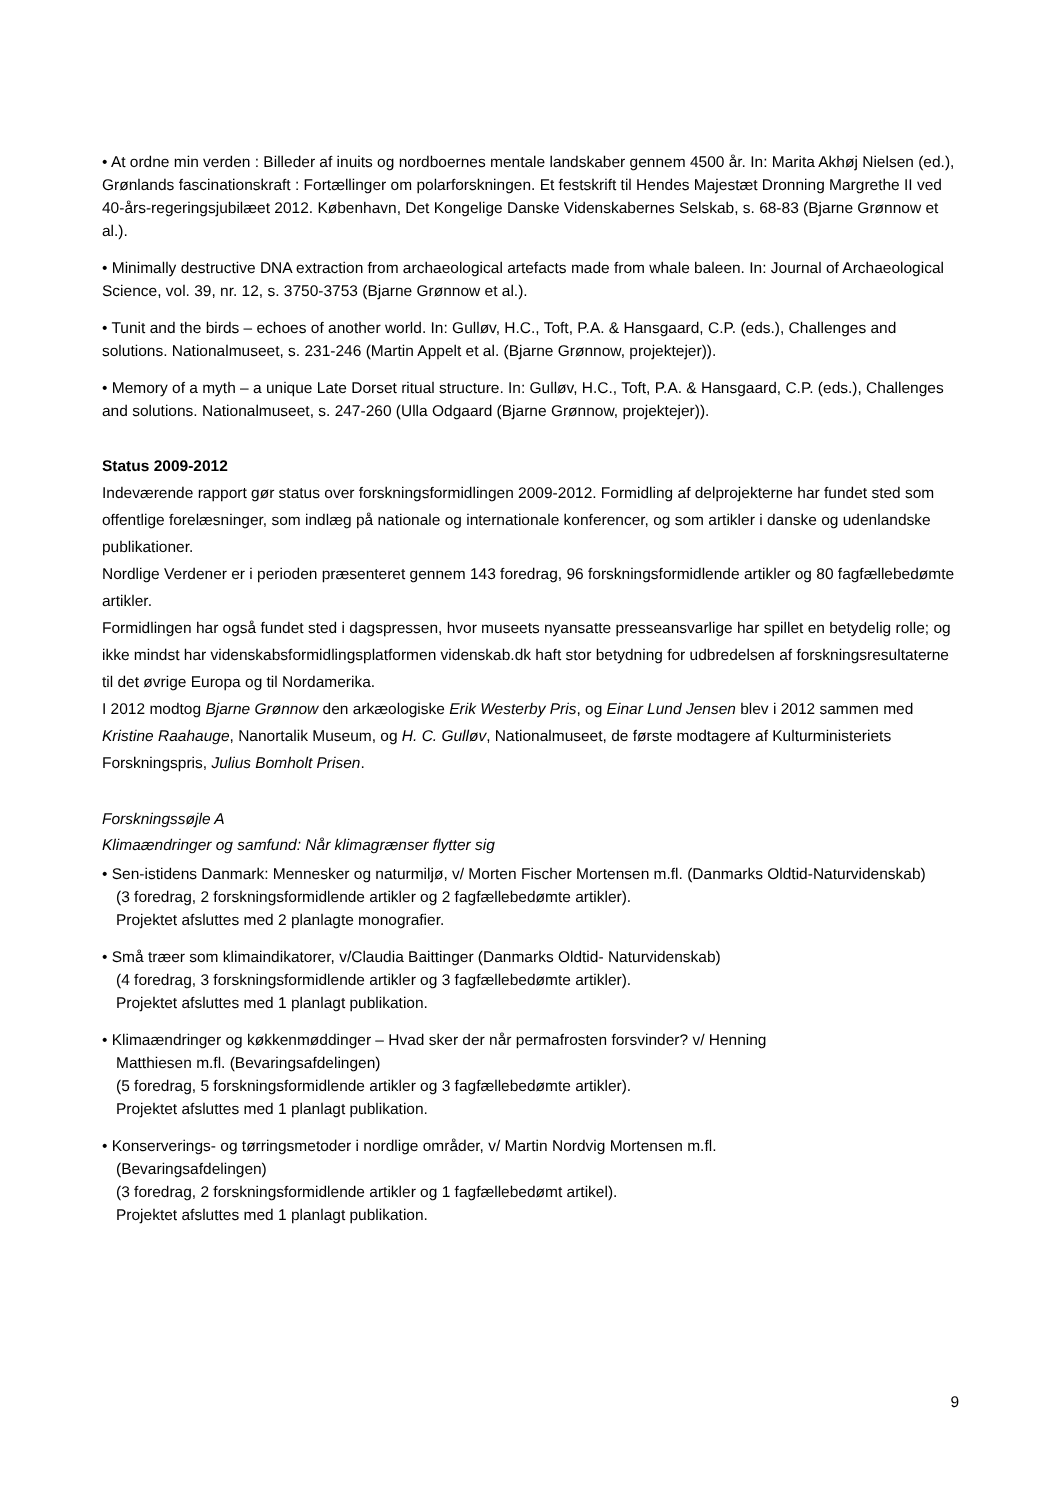• At ordne min verden : Billeder af inuits og nordboernes mentale landskaber gennem 4500 år. In: Marita Akhøj Nielsen (ed.), Grønlands fascinationskraft : Fortællinger om polarforskningen. Et festskrift til Hendes Majestæt Dronning Margrethe II ved 40-års-regeringsjubilæet 2012. København, Det Kongelige Danske Videnskabernes Selskab, s. 68-83 (Bjarne Grønnow et al.).
• Minimally destructive DNA extraction from archaeological artefacts made from whale baleen. In: Journal of Archaeological Science, vol. 39, nr. 12, s. 3750-3753 (Bjarne Grønnow et al.).
• Tunit and the birds – echoes of another world. In: Gulløv, H.C., Toft, P.A. & Hansgaard, C.P. (eds.), Challenges and solutions. Nationalmuseet, s. 231-246 (Martin Appelt et al. (Bjarne Grønnow, projektejer)).
• Memory of a myth – a unique Late Dorset ritual structure. In: Gulløv, H.C., Toft, P.A. & Hansgaard, C.P. (eds.), Challenges and solutions. Nationalmuseet, s. 247-260 (Ulla Odgaard (Bjarne Grønnow, projektejer)).
Status 2009-2012
Indeværende rapport gør status over forskningsformidlingen 2009-2012. Formidling af delprojekterne har fundet sted som offentlige forelæsninger, som indlæg på nationale og internationale konferencer, og som artikler i danske og udenlandske publikationer.
Nordlige Verdener er i perioden præsenteret gennem 143 foredrag, 96 forskningsformidlende artikler og 80 fagfællebedømte artikler.
Formidlingen har også fundet sted i dagspressen, hvor museets nyansatte presseansvarlige har spillet en betydelig rolle; og ikke mindst har videnskabsformidlingsplatformen videnskab.dk haft stor betydning for udbredelsen af forskningsresultaterne til det øvrige Europa og til Nordamerika.
I 2012 modtog Bjarne Grønnow den arkæologiske Erik Westerby Pris, og Einar Lund Jensen blev i 2012 sammen med Kristine Raahauge, Nanortalik Museum, og H. C. Gulløv, Nationalmuseet, de første modtagere af Kulturministeriets Forskningspris, Julius Bomholt Prisen.
Forskningssøjle A
Klimaændringer og samfund: Når klimagrænser flytter sig
• Sen-istidens Danmark: Mennesker og naturmiljø, v/ Morten Fischer Mortensen m.fl. (Danmarks Oldtid-Naturvidenskab)
(3 foredrag, 2 forskningsformidlende artikler og 2 fagfællebedømte artikler).
Projektet afsluttes med 2 planlagte monografier.
• Små træer som klimaindikatorer, v/Claudia Baittinger (Danmarks Oldtid- Naturvidenskab)
(4 foredrag, 3 forskningsformidlende artikler og 3 fagfællebedømte artikler).
Projektet afsluttes med 1 planlagt publikation.
• Klimaændringer og køkkenmøddinger – Hvad sker der når permafrosten forsvinder? v/ Henning
Matthiesen m.fl. (Bevaringsafdelingen)
(5 foredrag, 5 forskningsformidlende artikler og 3 fagfællebedømte artikler).
Projektet afsluttes med 1 planlagt publikation.
• Konserverings- og tørringsmetoder i nordlige områder, v/ Martin Nordvig Mortensen m.fl.
(Bevaringsafdelingen)
(3 foredrag, 2 forskningsformidlende artikler og 1 fagfællebedømt artikel).
Projektet afsluttes med 1 planlagt publikation.
9